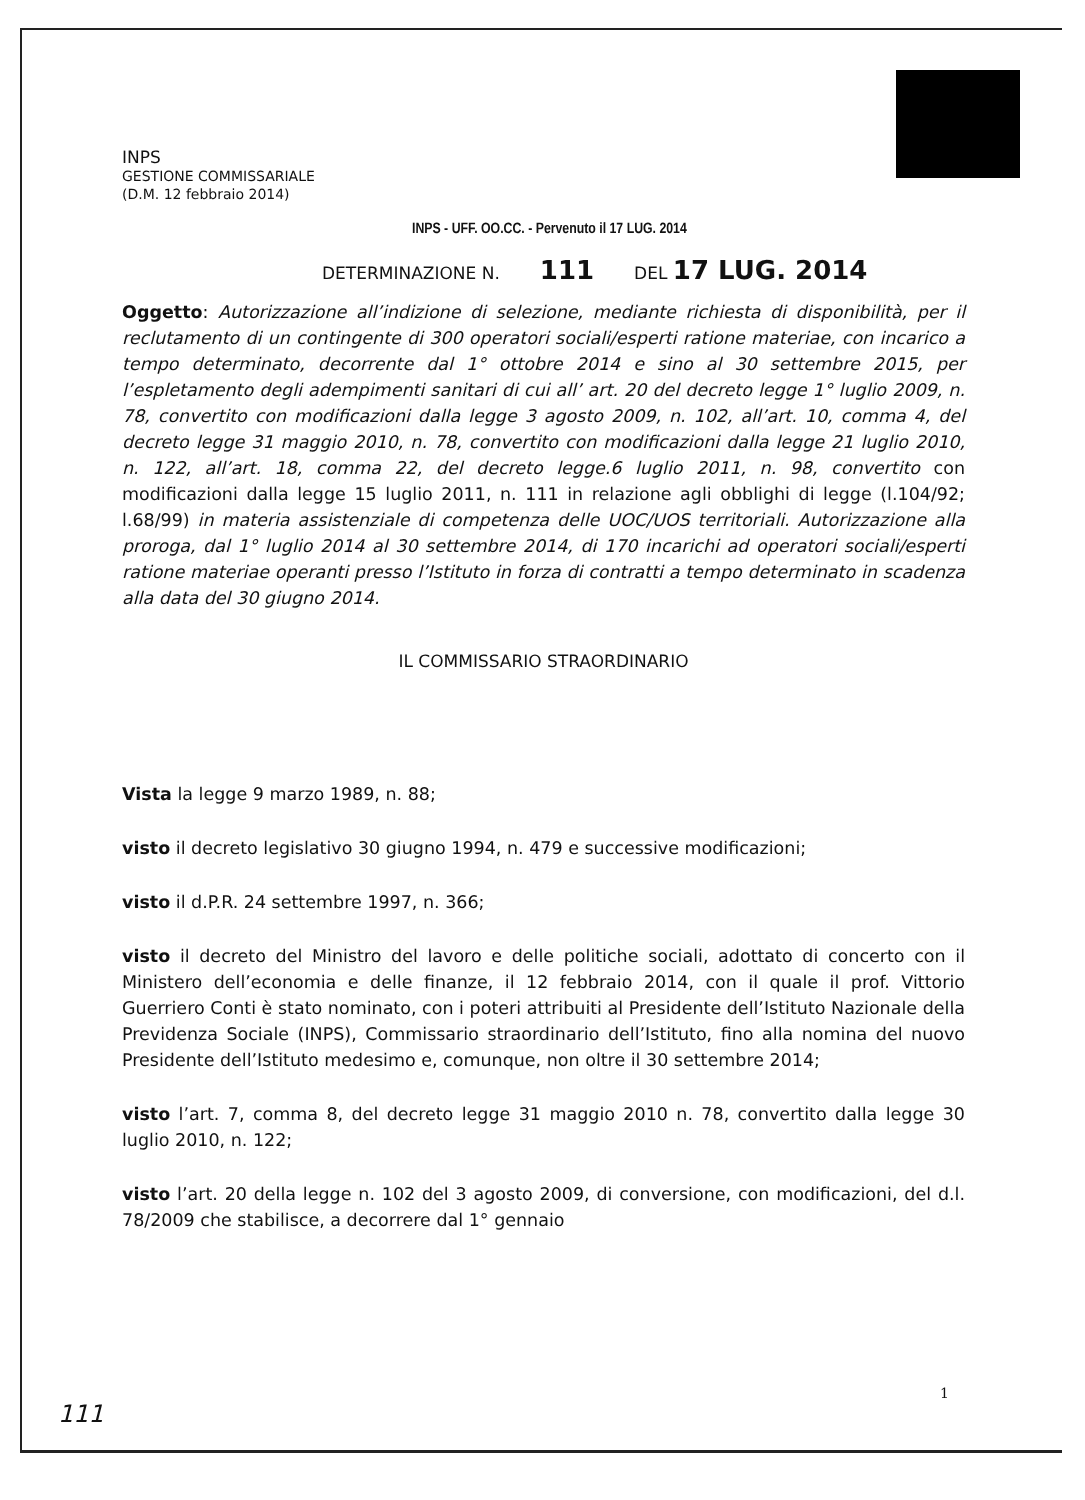INPS
GESTIONE COMMISSARIALE
(D.M. 12 febbraio 2014)
INPS - UFF. OO.CC. - Pervenuto il 17 LUG. 2014
DETERMINAZIONE N. 111 DEL 17 LUG. 2014
Oggetto: Autorizzazione all’indizione di selezione, mediante richiesta di disponibilità, per il reclutamento di un contingente di 300 operatori sociali/esperti ratione materiae, con incarico a tempo determinato, decorrente dal 1° ottobre 2014 e sino al 30 settembre 2015, per l’espletamento degli adempimenti sanitari di cui all’ art. 20 del decreto legge 1° luglio 2009, n. 78, convertito con modificazioni dalla legge 3 agosto 2009, n. 102, all’art. 10, comma 4, del decreto legge 31 maggio 2010, n. 78, convertito con modificazioni dalla legge 21 luglio 2010, n. 122, all’art. 18, comma 22, del decreto legge.6 luglio 2011, n. 98, convertito con modificazioni dalla legge 15 luglio 2011, n. 111 in relazione agli obblighi di legge (l.104/92; l.68/99) in materia assistenziale di competenza delle UOC/UOS territoriali. Autorizzazione alla proroga, dal 1° luglio 2014 al 30 settembre 2014, di 170 incarichi ad operatori sociali/esperti ratione materiae operanti presso l’Istituto in forza di contratti a tempo determinato in scadenza alla data del 30 giugno 2014.
IL COMMISSARIO STRAORDINARIO
Vista la legge 9 marzo 1989, n. 88;
visto il decreto legislativo 30 giugno 1994, n. 479 e successive modificazioni;
visto il d.P.R. 24 settembre 1997, n. 366;
visto il decreto del Ministro del lavoro e delle politiche sociali, adottato di concerto con il Ministero dell’economia e delle finanze, il 12 febbraio 2014, con il quale il prof. Vittorio Guerriero Conti è stato nominato, con i poteri attribuiti al Presidente dell’Istituto Nazionale della Previdenza Sociale (INPS), Commissario straordinario dell’Istituto, fino alla nomina del nuovo Presidente dell’Istituto medesimo e, comunque, non oltre il 30 settembre 2014;
visto l’art. 7, comma 8, del decreto legge 31 maggio 2010 n. 78, convertito dalla legge 30 luglio 2010, n. 122;
visto l’art. 20 della legge n. 102 del 3 agosto 2009, di conversione, con modificazioni, del d.l. 78/2009 che stabilisce, a decorrere dal 1° gennaio
1
111